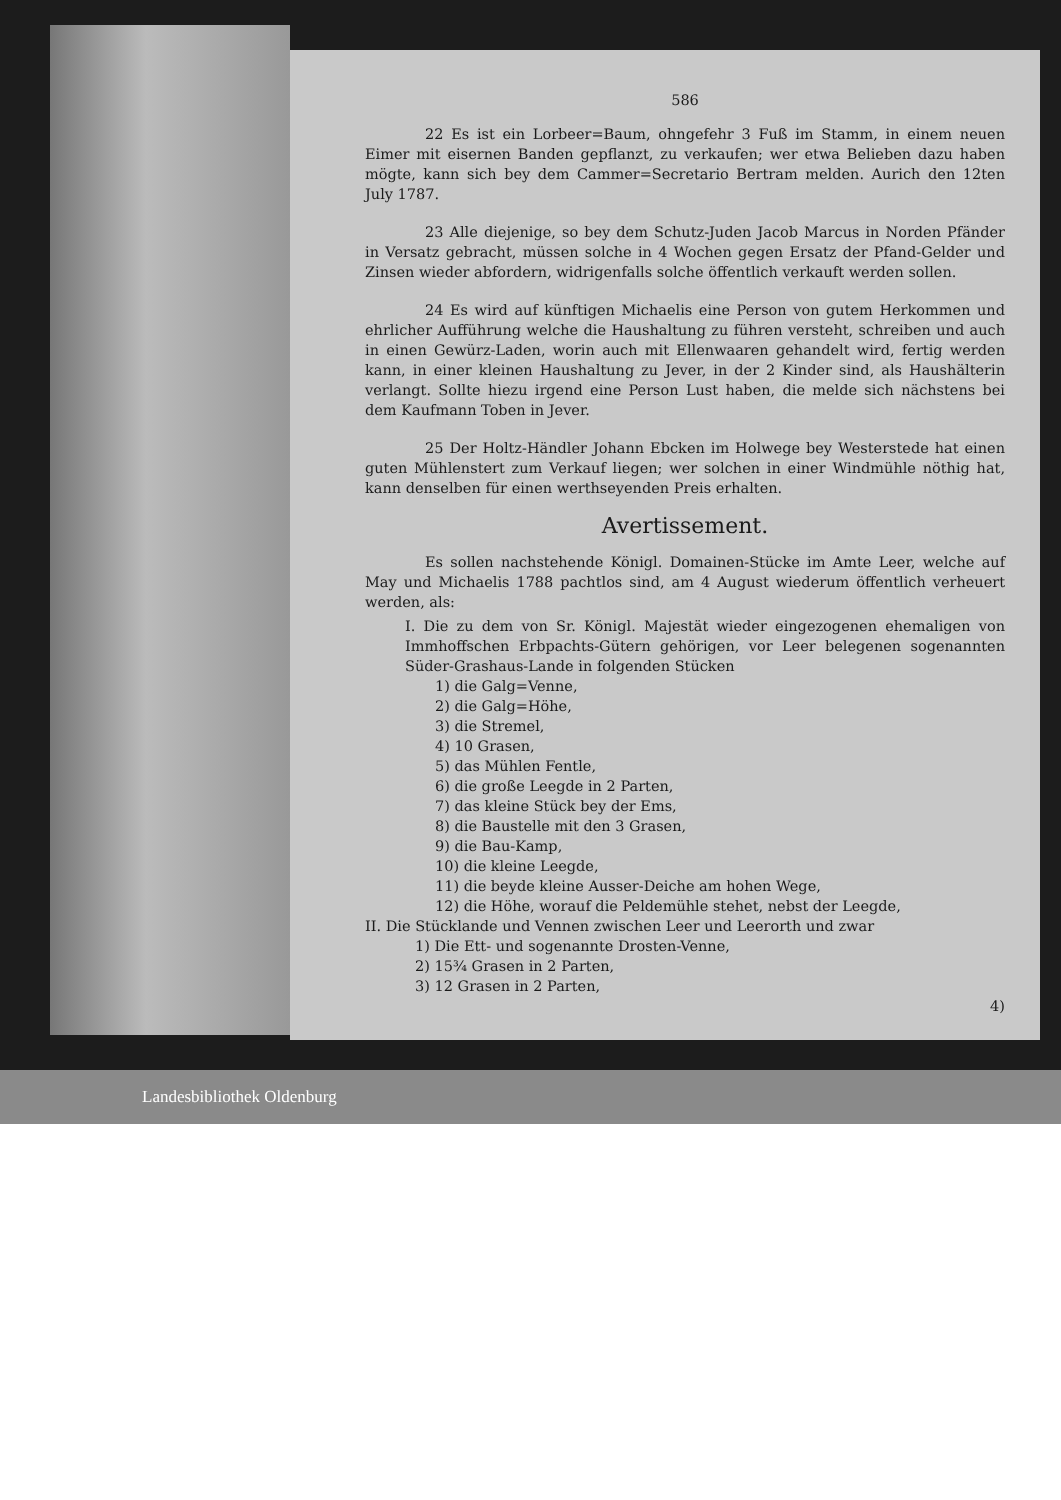586
22 Es ist ein Lorbeer=Baum, ohngefehr 3 Fuß im Stamm, in einem neuen Eimer mit eisernen Banden gepflanzt, zu verkaufen; wer etwa Belieben dazu haben mögte, kann sich bey dem Cammer=Secretario Bertram melden. Aurich den 12ten July 1787.
23 Alle diejenige, so bey dem Schutz-Juden Jacob Marcus in Norden Pfänder in Versatz gebracht, müssen solche in 4 Wochen gegen Ersatz der Pfand-Gelder und Zinsen wieder abfordern, widrigenfalls solche öffentlich verkauft werden sollen.
24 Es wird auf künftigen Michaelis eine Person von gutem Herkommen und ehrlicher Aufführung welche die Haushaltung zu führen versteht, schreiben und auch in einen Gewürz-Laden, worin auch mit Ellenwaaren gehandelt wird, fertig werden kann, in einer kleinen Haushaltung zu Jever, in der 2 Kinder sind, als Haushälterin verlangt. Sollte hiezu irgend eine Person Lust haben, die melde sich nächstens bei dem Kaufmann Toben in Jever.
25 Der Holtz-Händler Johann Ebcken im Holwege bey Westerstede hat einen guten Mühlenstert zum Verkauf liegen; wer solchen in einer Windmühle nöthig hat, kann denselben für einen werthseyenden Preis erhalten.
Avertissement.
Es sollen nachstehende Königl. Domainen-Stücke im Amte Leer, welche auf May und Michaelis 1788 pachtlos sind, am 4 August wiederum öffentlich verheuert werden, als:
I. Die zu dem von Sr. Königl. Majestät wieder eingezogenen ehemaligen von Immhoffschen Erbpachts-Gütern gehörigen, vor Leer belegenen sogenannten Süder-Grashaus-Lande in folgenden Stücken
1) die Galg=Venne,
2) die Galg=Höhe,
3) die Stremel,
4) 10 Grasen,
5) das Mühlen Fentle,
6) die große Leegde in 2 Parten,
7) das kleine Stück bey der Ems,
8) die Baustelle mit den 3 Grasen,
9) die Bau-Kamp,
10) die kleine Leegde,
11) die beyde kleine Ausser-Deiche am hohen Wege,
12) die Höhe, worauf die Peldemühle stehet, nebst der Leegde,
II. Die Stücklande und Vennen zwischen Leer und Leerorth und zwar
1) Die Ett- und sogenannte Drosten-Venne,
2) 15¾ Grasen in 2 Parten,
3) 12 Grasen in 2 Parten,
4)
Landesbibliothek Oldenburg